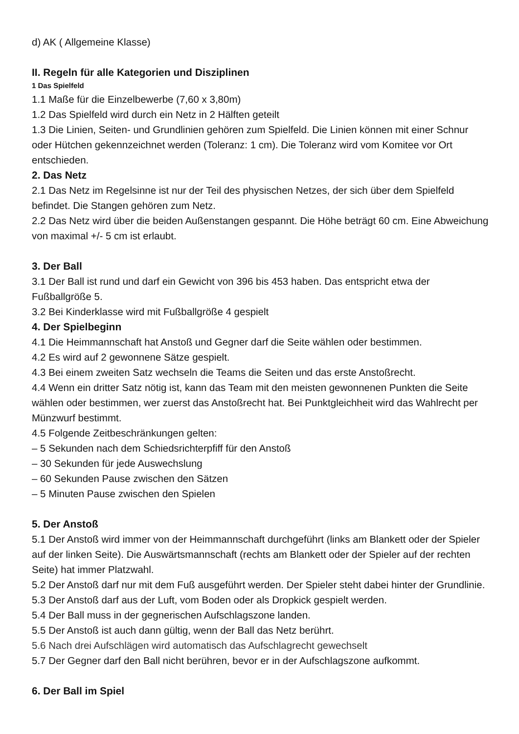d) AK ( Allgemeine Klasse)
II. Regeln für alle Kategorien und Disziplinen
1 Das Spielfeld
1.1 Maße für die Einzelbewerbe (7,60 x 3,80m)
1.2 Das Spielfeld wird durch ein Netz in 2 Hälften geteilt
1.3 Die Linien, Seiten- und Grundlinien gehören zum Spielfeld. Die Linien können mit einer Schnur oder Hütchen gekennzeichnet werden (Toleranz: 1 cm). Die Toleranz wird vom Komitee vor Ort entschieden.
2. Das Netz
2.1 Das Netz im Regelsinne ist nur der Teil des physischen Netzes, der sich über dem Spielfeld befindet. Die Stangen gehören zum Netz.
2.2 Das Netz wird über die beiden Außenstangen gespannt. Die Höhe beträgt 60 cm. Eine Abweichung von maximal +/- 5 cm ist erlaubt.
3. Der Ball
3.1 Der Ball ist rund und darf ein Gewicht von 396 bis 453 haben. Das entspricht etwa der Fußballgröße 5.
3.2 Bei Kinderklasse wird mit Fußballgröße 4 gespielt
4. Der Spielbeginn
4.1 Die Heimmannschaft hat Anstoß und Gegner darf die Seite wählen oder bestimmen.
4.2 Es wird auf 2 gewonnene Sätze gespielt.
4.3 Bei einem zweiten Satz wechseln die Teams die Seiten und das erste Anstoßrecht.
4.4 Wenn ein dritter Satz nötig ist, kann das Team mit den meisten gewonnenen Punkten die Seite wählen oder bestimmen, wer zuerst das Anstoßrecht hat. Bei Punktgleichheit wird das Wahlrecht per Münzwurf bestimmt.
4.5 Folgende Zeitbeschränkungen gelten:
– 5 Sekunden nach dem Schiedsrichterpfiff für den Anstoß
– 30 Sekunden für jede Auswechslung
– 60 Sekunden Pause zwischen den Sätzen
– 5 Minuten Pause zwischen den Spielen
5. Der Anstoß
5.1 Der Anstoß wird immer von der Heimmannschaft durchgeführt (links am Blankett oder der Spieler auf der linken Seite). Die Auswärtsmannschaft (rechts am Blankett oder der Spieler auf der rechten Seite) hat immer Platzwahl.
5.2 Der Anstoß darf nur mit dem Fuß ausgeführt werden. Der Spieler steht dabei hinter der Grundlinie.
5.3 Der Anstoß darf aus der Luft, vom Boden oder als Dropkick gespielt werden.
5.4 Der Ball muss in der gegnerischen Aufschlagszone landen.
5.5 Der Anstoß ist auch dann gültig, wenn der Ball das Netz berührt.
5.6 Nach drei Aufschlägen wird automatisch das Aufschlagrecht gewechselt
5.7 Der Gegner darf den Ball nicht berühren, bevor er in der Aufschlagszone aufkommt.
6. Der Ball im Spiel